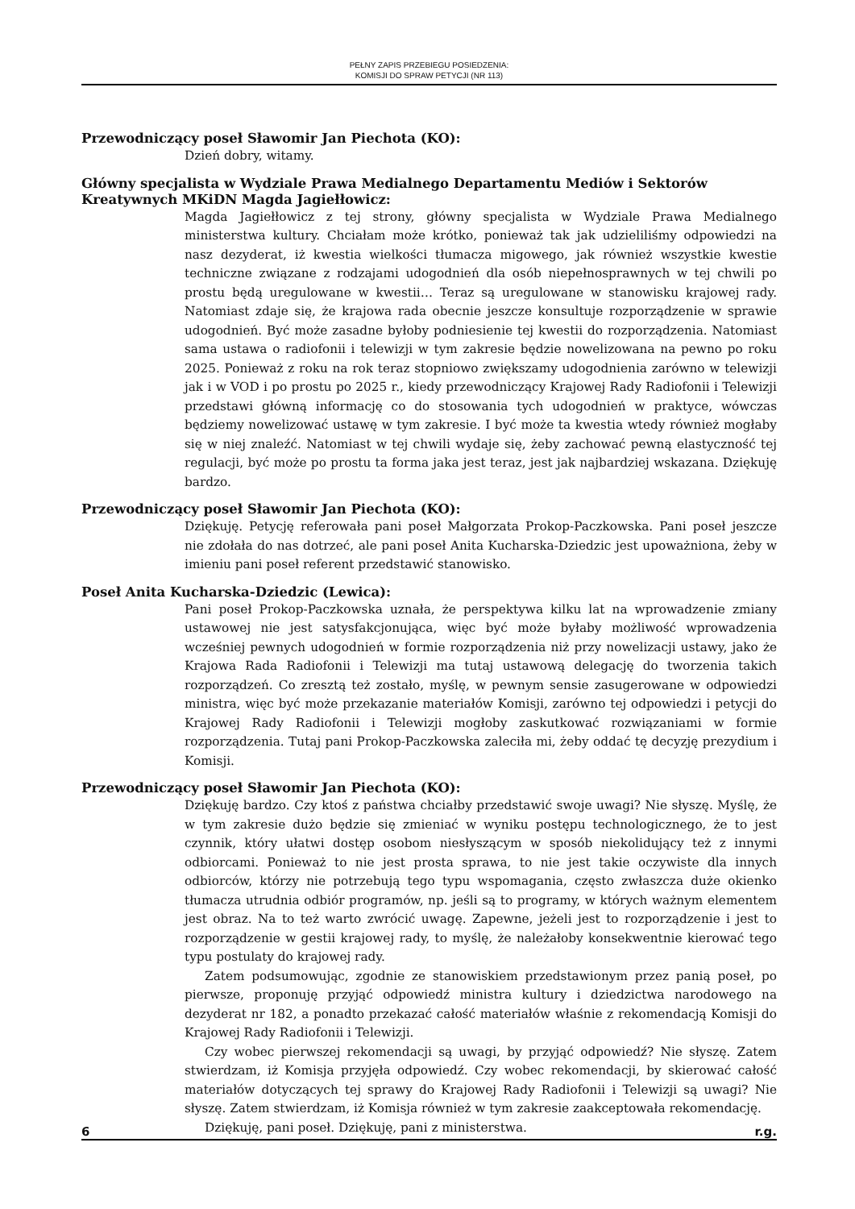PEŁNY ZAPIS PRZEBIEGU POSIEDZENIA:
KOMISJI DO SPRAW PETYCJI (NR 113)
Przewodniczący poseł Sławomir Jan Piechota (KO):
Dzień dobry, witamy.
Główny specjalista w Wydziale Prawa Medialnego Departamentu Mediów i Sektorów Kreatywnych MKiDN Magda Jagiełłowicz:
Magda Jagiełłowicz z tej strony, główny specjalista w Wydziale Prawa Medialnego ministerstwa kultury. Chciałam może krótko, ponieważ tak jak udzieliliśmy odpowiedzi na nasz dezyderat, iż kwestia wielkości tłumacza migowego, jak również wszystkie kwestie techniczne związane z rodzajami udogodnień dla osób niepełnosprawnych w tej chwili po prostu będą uregulowane w kwestii… Teraz są uregulowane w stanowisku krajowej rady. Natomiast zdaje się, że krajowa rada obecnie jeszcze konsultuje rozporządzenie w sprawie udogodnień. Być może zasadne byłoby podniesienie tej kwestii do rozporządzenia. Natomiast sama ustawa o radiofonii i telewizji w tym zakresie będzie nowelizowana na pewno po roku 2025. Ponieważ z roku na rok teraz stopniowo zwiększamy udogodnienia zarówno w telewizji jak i w VOD i po prostu po 2025 r., kiedy przewodniczący Krajowej Rady Radiofonii i Telewizji przedstawi główną informację co do stosowania tych udogodnień w praktyce, wówczas będziemy nowelizować ustawę w tym zakresie. I być może ta kwestia wtedy również mogłaby się w niej znaleźć. Natomiast w tej chwili wydaje się, żeby zachować pewną elastyczność tej regulacji, być może po prostu ta forma jaka jest teraz, jest jak najbardziej wskazana. Dziękuję bardzo.
Przewodniczący poseł Sławomir Jan Piechota (KO):
Dziękuję. Petycję referowała pani poseł Małgorzata Prokop-Paczkowska. Pani poseł jeszcze nie zdołała do nas dotrzeć, ale pani poseł Anita Kucharska-Dziedzic jest upoważniona, żeby w imieniu pani poseł referent przedstawić stanowisko.
Poseł Anita Kucharska-Dziedzic (Lewica):
Pani poseł Prokop-Paczkowska uznała, że perspektywa kilku lat na wprowadzenie zmiany ustawowej nie jest satysfakcjonująca, więc być może byłaby możliwość wprowadzenia wcześniej pewnych udogodnień w formie rozporządzenia niż przy nowelizacji ustawy, jako że Krajowa Rada Radiofonii i Telewizji ma tutaj ustawową delegację do tworzenia takich rozporządzeń. Co zresztą też zostało, myślę, w pewnym sensie zasugerowane w odpowiedzi ministra, więc być może przekazanie materiałów Komisji, zarówno tej odpowiedzi i petycji do Krajowej Rady Radiofonii i Telewizji mogłoby zaskutkować rozwiązaniami w formie rozporządzenia. Tutaj pani Prokop-Paczkowska zaleciła mi, żeby oddać tę decyzję prezydium i Komisji.
Przewodniczący poseł Sławomir Jan Piechota (KO):
Dziękuję bardzo. Czy ktoś z państwa chciałby przedstawić swoje uwagi? Nie słyszę. Myślę, że w tym zakresie dużo będzie się zmieniać w wyniku postępu technologicznego, że to jest czynnik, który ułatwi dostęp osobom niesłyszącym w sposób niekolidujący też z innymi odbiorcami. Ponieważ to nie jest prosta sprawa, to nie jest takie oczywiste dla innych odbiorców, którzy nie potrzebują tego typu wspomagania, często zwłaszcza duże okienko tłumacza utrudnia odbiór programów, np. jeśli są to programy, w których ważnym elementem jest obraz. Na to też warto zwrócić uwagę. Zapewne, jeżeli jest to rozporządzenie i jest to rozporządzenie w gestii krajowej rady, to myślę, że należałoby konsekwentnie kierować tego typu postulaty do krajowej rady.
Zatem podsumowując, zgodnie ze stanowiskiem przedstawionym przez panią poseł, po pierwsze, proponuję przyjąć odpowiedź ministra kultury i dziedzictwa narodowego na dezyderat nr 182, a ponadto przekazać całość materiałów właśnie z rekomendacją Komisji do Krajowej Rady Radiofonii i Telewizji.
Czy wobec pierwszej rekomendacji są uwagi, by przyjąć odpowiedź? Nie słyszę. Zatem stwierdzam, iż Komisja przyjęła odpowiedź. Czy wobec rekomendacji, by skierować całość materiałów dotyczących tej sprawy do Krajowej Rady Radiofonii i Telewizji są uwagi? Nie słyszę. Zatem stwierdzam, iż Komisja również w tym zakresie zaakceptowała rekomendację.
Dziękuję, pani poseł. Dziękuję, pani z ministerstwa.
6 r.g.